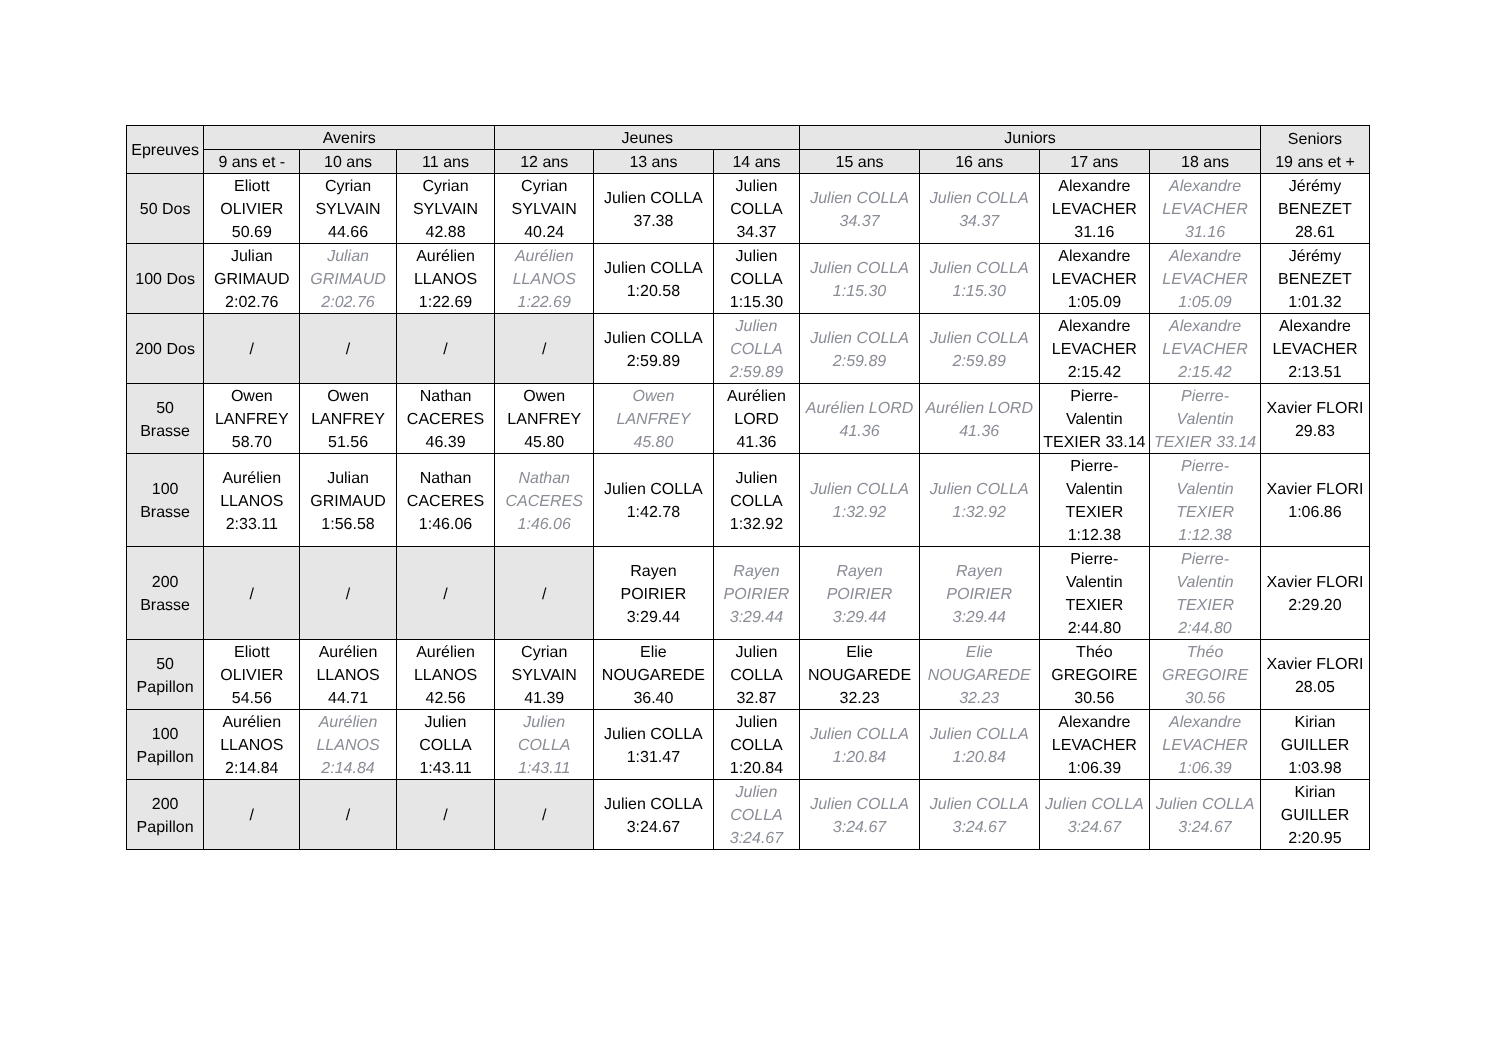| Epreuves | Avenirs | | | Jeunes | | | Juniors | | | | Seniors 19 ans et + |
| --- | --- | --- | --- | --- | --- | --- | --- | --- | --- | --- | --- |
| | 9 ans et - | 10 ans | 11 ans | 12 ans | 13 ans | 14 ans | 15 ans | 16 ans | 17 ans | 18 ans | |
| 50 Dos | Eliott OLIVIER 50.69 | Cyrian SYLVAIN 44.66 | Cyrian SYLVAIN 42.88 | Cyrian SYLVAIN 40.24 | Julien COLLA 37.38 | Julien COLLA 34.37 | Julien COLLA 34.37 | Julien COLLA 34.37 | Alexandre LEVACHER 31.16 | Alexandre LEVACHER 31.16 | Jérémy BENEZET 28.61 |
| 100 Dos | Julian GRIMAUD 2:02.76 | Julian GRIMAUD 2:02.76 | Aurélien LLANOS 1:22.69 | Aurélien LLANOS 1:22.69 | Julien COLLA 1:20.58 | Julien COLLA 1:15.30 | Julien COLLA 1:15.30 | Julien COLLA 1:15.30 | Alexandre LEVACHER 1:05.09 | Alexandre LEVACHER 1:05.09 | Jérémy BENEZET 1:01.32 |
| 200 Dos | / | / | / | / | Julien COLLA 2:59.89 | Julien COLLA 2:59.89 | Julien COLLA 2:59.89 | Julien COLLA 2:59.89 | Alexandre LEVACHER 2:15.42 | Alexandre LEVACHER 2:15.42 | Alexandre LEVACHER 2:13.51 |
| 50 Brasse | Owen LANFREY 58.70 | Owen LANFREY 51.56 | Nathan CACERES 46.39 | Owen LANFREY 45.80 | Owen LANFREY 45.80 | Aurélien LORD 41.36 | Aurélien LORD 41.36 | Aurélien LORD 41.36 | Pierre-Valentin TEXIER 33.14 | Pierre-Valentin TEXIER 33.14 | Xavier FLORI 29.83 |
| 100 Brasse | Aurélien LLANOS 2:33.11 | Julian GRIMAUD 1:56.58 | Nathan CACERES 1:46.06 | Nathan CACERES 1:46.06 | Julien COLLA 1:42.78 | Julien COLLA 1:32.92 | Julien COLLA 1:32.92 | Julien COLLA 1:32.92 | Pierre-Valentin TEXIER 1:12.38 | Pierre-Valentin TEXIER 1:12.38 | Xavier FLORI 1:06.86 |
| 200 Brasse | / | / | / | / | Rayen POIRIER 3:29.44 | Rayen POIRIER 3:29.44 | Rayen POIRIER 3:29.44 | Rayen POIRIER 3:29.44 | Pierre-Valentin TEXIER 2:44.80 | Pierre-Valentin TEXIER 2:44.80 | Xavier FLORI 2:29.20 |
| 50 Papillon | Eliott OLIVIER 54.56 | Aurélien LLANOS 44.71 | Aurélien LLANOS 42.56 | Cyrian SYLVAIN 41.39 | Elie NOUGAREDE 36.40 | Julien COLLA 32.87 | Elie NOUGAREDE 32.23 | Elie NOUGAREDE 32.23 | Théo GREGOIRE 30.56 | Théo GREGOIRE 30.56 | Xavier FLORI 28.05 |
| 100 Papillon | Aurélien LLANOS 2:14.84 | Aurélien LLANOS 2:14.84 | Julien COLLA 1:43.11 | Julien COLLA 1:43.11 | Julien COLLA 1:31.47 | Julien COLLA 1:20.84 | Julien COLLA 1:20.84 | Julien COLLA 1:20.84 | Alexandre LEVACHER 1:06.39 | Alexandre LEVACHER 1:06.39 | Kirian GUILLER 1:03.98 |
| 200 Papillon | / | / | / | / | Julien COLLA 3:24.67 | Julien COLLA 3:24.67 | Julien COLLA 3:24.67 | Julien COLLA 3:24.67 | Julien COLLA 3:24.67 | Julien COLLA 3:24.67 | Kirian GUILLER 2:20.95 |